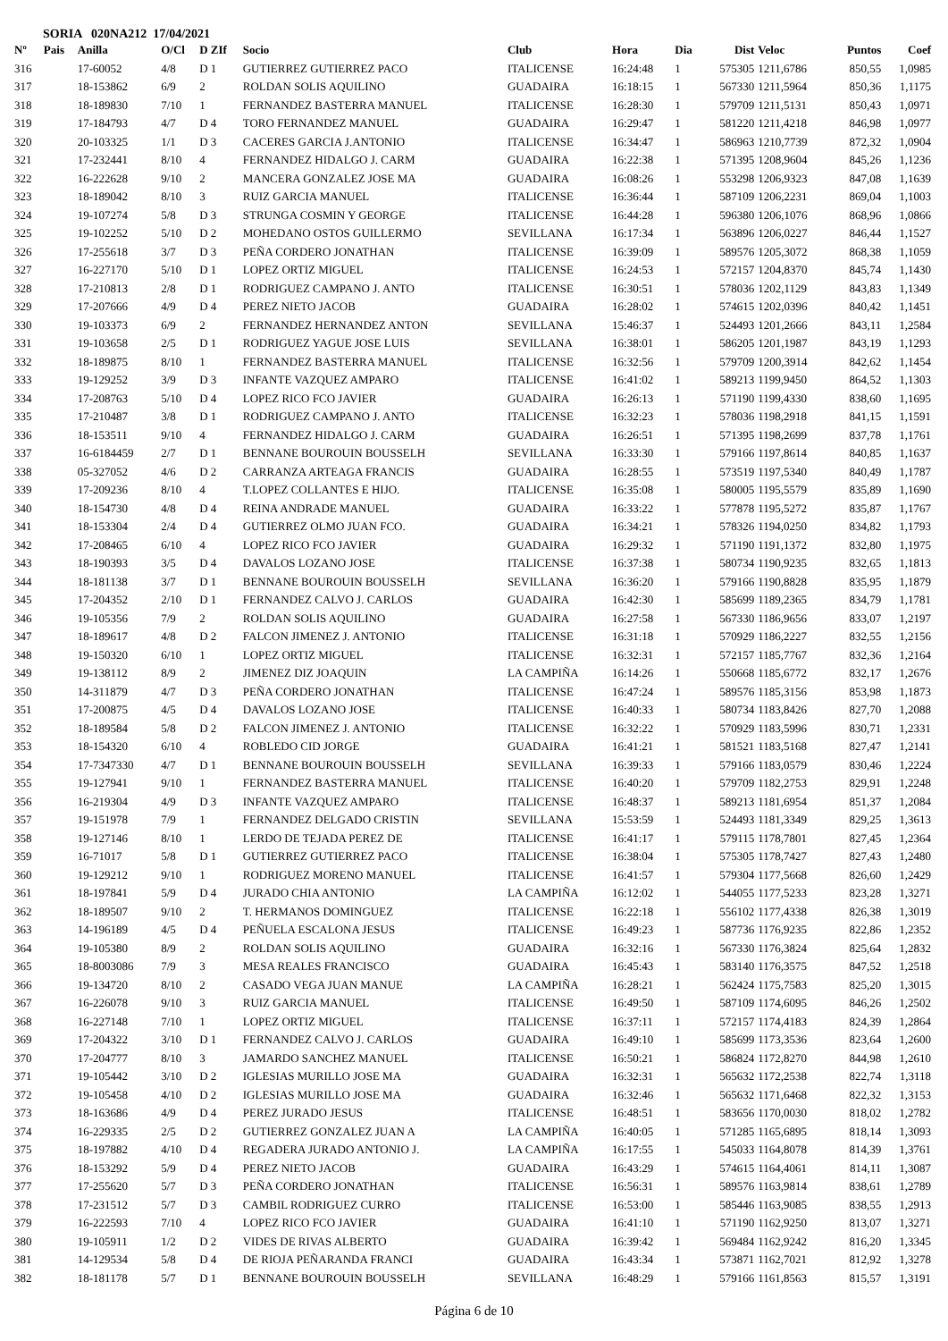SORIA 020NA212 17/04/2021
| Nº | Pais | Anilla | O/Cl | D ZIf | Socio | Club | Hora | Dia | Dist | Veloc | Puntos | Coef |
| --- | --- | --- | --- | --- | --- | --- | --- | --- | --- | --- | --- | --- |
| 316 | | 17-60052 | 4/8 | D 1 | GUTIERREZ GUTIERREZ PACO | ITALICENSE | 16:24:48 | 1 | 575305 | 1211,6786 | 850,55 | 1,0985 |
| 317 | | 18-153862 | 6/9 | 2 | ROLDAN SOLIS AQUILINO | GUADAIRA | 16:18:15 | 1 | 567330 | 1211,5964 | 850,36 | 1,1175 |
| 318 | | 18-189830 | 7/10 | 1 | FERNANDEZ BASTERRA MANUEL | ITALICENSE | 16:28:30 | 1 | 579709 | 1211,5131 | 850,43 | 1,0971 |
| 319 | | 17-184793 | 4/7 | D 4 | TORO FERNANDEZ MANUEL | GUADAIRA | 16:29:47 | 1 | 581220 | 1211,4218 | 846,98 | 1,0977 |
| 320 | | 20-103325 | 1/1 | D 3 | CACERES GARCIA J.ANTONIO | ITALICENSE | 16:34:47 | 1 | 586963 | 1210,7739 | 872,32 | 1,0904 |
| 321 | | 17-232441 | 8/10 | 4 | FERNANDEZ HIDALGO J. CARM | GUADAIRA | 16:22:38 | 1 | 571395 | 1208,9604 | 845,26 | 1,1236 |
| 322 | | 16-222628 | 9/10 | 2 | MANCERA GONZALEZ JOSE MA | GUADAIRA | 16:08:26 | 1 | 553298 | 1206,9323 | 847,08 | 1,1639 |
| 323 | | 18-189042 | 8/10 | 3 | RUIZ GARCIA MANUEL | ITALICENSE | 16:36:44 | 1 | 587109 | 1206,2231 | 869,04 | 1,1003 |
| 324 | | 19-107274 | 5/8 | D 3 | STRUNGA COSMIN Y GEORGE | ITALICENSE | 16:44:28 | 1 | 596380 | 1206,1076 | 868,96 | 1,0866 |
| 325 | | 19-102252 | 5/10 | D 2 | MOHEDANO OSTOS GUILLERMO | SEVILLANA | 16:17:34 | 1 | 563896 | 1206,0227 | 846,44 | 1,1527 |
| 326 | | 17-255618 | 3/7 | D 3 | PEÑA CORDERO JONATHAN | ITALICENSE | 16:39:09 | 1 | 589576 | 1205,3072 | 868,38 | 1,1059 |
| 327 | | 16-227170 | 5/10 | D 1 | LOPEZ ORTIZ MIGUEL | ITALICENSE | 16:24:53 | 1 | 572157 | 1204,8370 | 845,74 | 1,1430 |
| 328 | | 17-210813 | 2/8 | D 1 | RODRIGUEZ CAMPANO J. ANTO | ITALICENSE | 16:30:51 | 1 | 578036 | 1202,1129 | 843,83 | 1,1349 |
| 329 | | 17-207666 | 4/9 | D 4 | PEREZ NIETO JACOB | GUADAIRA | 16:28:02 | 1 | 574615 | 1202,0396 | 840,42 | 1,1451 |
| 330 | | 19-103373 | 6/9 | 2 | FERNANDEZ HERNANDEZ ANTON | SEVILLANA | 15:46:37 | 1 | 524493 | 1201,2666 | 843,11 | 1,2584 |
| 331 | | 19-103658 | 2/5 | D 1 | RODRIGUEZ YAGUE JOSE LUIS | SEVILLANA | 16:38:01 | 1 | 586205 | 1201,1987 | 843,19 | 1,1293 |
| 332 | | 18-189875 | 8/10 | 1 | FERNANDEZ BASTERRA MANUEL | ITALICENSE | 16:32:56 | 1 | 579709 | 1200,3914 | 842,62 | 1,1454 |
| 333 | | 19-129252 | 3/9 | D 3 | INFANTE VAZQUEZ AMPARO | ITALICENSE | 16:41:02 | 1 | 589213 | 1199,9450 | 864,52 | 1,1303 |
| 334 | | 17-208763 | 5/10 | D 4 | LOPEZ RICO FCO JAVIER | GUADAIRA | 16:26:13 | 1 | 571190 | 1199,4330 | 838,60 | 1,1695 |
| 335 | | 17-210487 | 3/8 | D 1 | RODRIGUEZ CAMPANO J. ANTO | ITALICENSE | 16:32:23 | 1 | 578036 | 1198,2918 | 841,15 | 1,1591 |
| 336 | | 18-153511 | 9/10 | 4 | FERNANDEZ HIDALGO J. CARM | GUADAIRA | 16:26:51 | 1 | 571395 | 1198,2699 | 837,78 | 1,1761 |
| 337 | | 16-6184459 | 2/7 | D 1 | BENNANE BOUROUIN BOUSSELH | SEVILLANA | 16:33:30 | 1 | 579166 | 1197,8614 | 840,85 | 1,1637 |
| 338 | | 05-327052 | 4/6 | D 2 | CARRANZA ARTEAGA FRANCIS | GUADAIRA | 16:28:55 | 1 | 573519 | 1197,5340 | 840,49 | 1,1787 |
| 339 | | 17-209236 | 8/10 | 4 | T.LOPEZ COLLANTES E HIJO. | ITALICENSE | 16:35:08 | 1 | 580005 | 1195,5579 | 835,89 | 1,1690 |
| 340 | | 18-154730 | 4/8 | D 4 | REINA ANDRADE MANUEL | GUADAIRA | 16:33:22 | 1 | 577878 | 1195,5272 | 835,87 | 1,1767 |
| 341 | | 18-153304 | 2/4 | D 4 | GUTIERREZ OLMO JUAN FCO. | GUADAIRA | 16:34:21 | 1 | 578326 | 1194,0250 | 834,82 | 1,1793 |
| 342 | | 17-208465 | 6/10 | 4 | LOPEZ RICO FCO JAVIER | GUADAIRA | 16:29:32 | 1 | 571190 | 1191,1372 | 832,80 | 1,1975 |
| 343 | | 18-190393 | 3/5 | D 4 | DAVALOS LOZANO JOSE | ITALICENSE | 16:37:38 | 1 | 580734 | 1190,9235 | 832,65 | 1,1813 |
| 344 | | 18-181138 | 3/7 | D 1 | BENNANE BOUROUIN BOUSSELH | SEVILLANA | 16:36:20 | 1 | 579166 | 1190,8828 | 835,95 | 1,1879 |
| 345 | | 17-204352 | 2/10 | D 1 | FERNANDEZ CALVO J. CARLOS | GUADAIRA | 16:42:30 | 1 | 585699 | 1189,2365 | 834,79 | 1,1781 |
| 346 | | 19-105356 | 7/9 | 2 | ROLDAN SOLIS AQUILINO | GUADAIRA | 16:27:58 | 1 | 567330 | 1186,9656 | 833,07 | 1,2197 |
| 347 | | 18-189617 | 4/8 | D 2 | FALCON JIMENEZ J. ANTONIO | ITALICENSE | 16:31:18 | 1 | 570929 | 1186,2227 | 832,55 | 1,2156 |
| 348 | | 19-150320 | 6/10 | 1 | LOPEZ ORTIZ MIGUEL | ITALICENSE | 16:32:31 | 1 | 572157 | 1185,7767 | 832,36 | 1,2164 |
| 349 | | 19-138112 | 8/9 | 2 | JIMENEZ DIZ JOAQUIN | LA CAMPIÑA | 16:14:26 | 1 | 550668 | 1185,6772 | 832,17 | 1,2676 |
| 350 | | 14-311879 | 4/7 | D 3 | PEÑA CORDERO JONATHAN | ITALICENSE | 16:47:24 | 1 | 589576 | 1185,3156 | 853,98 | 1,1873 |
| 351 | | 17-200875 | 4/5 | D 4 | DAVALOS LOZANO JOSE | ITALICENSE | 16:40:33 | 1 | 580734 | 1183,8426 | 827,70 | 1,2088 |
| 352 | | 18-189584 | 5/8 | D 2 | FALCON JIMENEZ J. ANTONIO | ITALICENSE | 16:32:22 | 1 | 570929 | 1183,5996 | 830,71 | 1,2331 |
| 353 | | 18-154320 | 6/10 | 4 | ROBLEDO CID JORGE | GUADAIRA | 16:41:21 | 1 | 581521 | 1183,5168 | 827,47 | 1,2141 |
| 354 | | 17-7347330 | 4/7 | D 1 | BENNANE BOUROUIN BOUSSELH | SEVILLANA | 16:39:33 | 1 | 579166 | 1183,0579 | 830,46 | 1,2224 |
| 355 | | 19-127941 | 9/10 | 1 | FERNANDEZ BASTERRA MANUEL | ITALICENSE | 16:40:20 | 1 | 579709 | 1182,2753 | 829,91 | 1,2248 |
| 356 | | 16-219304 | 4/9 | D 3 | INFANTE VAZQUEZ AMPARO | ITALICENSE | 16:48:37 | 1 | 589213 | 1181,6954 | 851,37 | 1,2084 |
| 357 | | 19-151978 | 7/9 | 1 | FERNANDEZ DELGADO CRISTIN | SEVILLANA | 15:53:59 | 1 | 524493 | 1181,3349 | 829,25 | 1,3613 |
| 358 | | 19-127146 | 8/10 | 1 | LERDO DE TEJADA PEREZ DE | ITALICENSE | 16:41:17 | 1 | 579115 | 1178,7801 | 827,45 | 1,2364 |
| 359 | | 16-71017 | 5/8 | D 1 | GUTIERREZ GUTIERREZ PACO | ITALICENSE | 16:38:04 | 1 | 575305 | 1178,7427 | 827,43 | 1,2480 |
| 360 | | 19-129212 | 9/10 | 1 | RODRIGUEZ MORENO MANUEL | ITALICENSE | 16:41:57 | 1 | 579304 | 1177,5668 | 826,60 | 1,2429 |
| 361 | | 18-197841 | 5/9 | D 4 | JURADO CHIA ANTONIO | LA CAMPIÑA | 16:12:02 | 1 | 544055 | 1177,5233 | 823,28 | 1,3271 |
| 362 | | 18-189507 | 9/10 | 2 | T. HERMANOS DOMINGUEZ | ITALICENSE | 16:22:18 | 1 | 556102 | 1177,4338 | 826,38 | 1,3019 |
| 363 | | 14-196189 | 4/5 | D 4 | PEÑUELA ESCALONA JESUS | ITALICENSE | 16:49:23 | 1 | 587736 | 1176,9235 | 822,86 | 1,2352 |
| 364 | | 19-105380 | 8/9 | 2 | ROLDAN SOLIS AQUILINO | GUADAIRA | 16:32:16 | 1 | 567330 | 1176,3824 | 825,64 | 1,2832 |
| 365 | | 18-8003086 | 7/9 | 3 | MESA REALES FRANCISCO | GUADAIRA | 16:45:43 | 1 | 583140 | 1176,3575 | 847,52 | 1,2518 |
| 366 | | 19-134720 | 8/10 | 2 | CASADO VEGA JUAN MANUE | LA CAMPIÑA | 16:28:21 | 1 | 562424 | 1175,7583 | 825,20 | 1,3015 |
| 367 | | 16-226078 | 9/10 | 3 | RUIZ GARCIA MANUEL | ITALICENSE | 16:49:50 | 1 | 587109 | 1174,6095 | 846,26 | 1,2502 |
| 368 | | 16-227148 | 7/10 | 1 | LOPEZ ORTIZ MIGUEL | ITALICENSE | 16:37:11 | 1 | 572157 | 1174,4183 | 824,39 | 1,2864 |
| 369 | | 17-204322 | 3/10 | D 1 | FERNANDEZ CALVO J. CARLOS | GUADAIRA | 16:49:10 | 1 | 585699 | 1173,3536 | 823,64 | 1,2600 |
| 370 | | 17-204777 | 8/10 | 3 | JAMARDO SANCHEZ MANUEL | ITALICENSE | 16:50:21 | 1 | 586824 | 1172,8270 | 844,98 | 1,2610 |
| 371 | | 19-105442 | 3/10 | D 2 | IGLESIAS MURILLO JOSE MA | GUADAIRA | 16:32:31 | 1 | 565632 | 1172,2538 | 822,74 | 1,3118 |
| 372 | | 19-105458 | 4/10 | D 2 | IGLESIAS MURILLO JOSE MA | GUADAIRA | 16:32:46 | 1 | 565632 | 1171,6468 | 822,32 | 1,3153 |
| 373 | | 18-163686 | 4/9 | D 4 | PEREZ JURADO JESUS | ITALICENSE | 16:48:51 | 1 | 583656 | 1170,0030 | 818,02 | 1,2782 |
| 374 | | 16-229335 | 2/5 | D 2 | GUTIERREZ GONZALEZ JUAN A | LA CAMPIÑA | 16:40:05 | 1 | 571285 | 1165,6895 | 818,14 | 1,3093 |
| 375 | | 18-197882 | 4/10 | D 4 | REGADERA JURADO ANTONIO J. | LA CAMPIÑA | 16:17:55 | 1 | 545033 | 1164,8078 | 814,39 | 1,3761 |
| 376 | | 18-153292 | 5/9 | D 4 | PEREZ NIETO JACOB | GUADAIRA | 16:43:29 | 1 | 574615 | 1164,4061 | 814,11 | 1,3087 |
| 377 | | 17-255620 | 5/7 | D 3 | PEÑA CORDERO JONATHAN | ITALICENSE | 16:56:31 | 1 | 589576 | 1163,9814 | 838,61 | 1,2789 |
| 378 | | 17-231512 | 5/7 | D 3 | CAMBIL RODRIGUEZ CURRO | ITALICENSE | 16:53:00 | 1 | 585446 | 1163,9085 | 838,55 | 1,2913 |
| 379 | | 16-222593 | 7/10 | 4 | LOPEZ RICO FCO JAVIER | GUADAIRA | 16:41:10 | 1 | 571190 | 1162,9250 | 813,07 | 1,3271 |
| 380 | | 19-105911 | 1/2 | D 2 | VIDES DE RIVAS ALBERTO | GUADAIRA | 16:39:42 | 1 | 569484 | 1162,9242 | 816,20 | 1,3345 |
| 381 | | 14-129534 | 5/8 | D 4 | DE RIOJA PEÑARANDA FRANCI | GUADAIRA | 16:43:34 | 1 | 573871 | 1162,7021 | 812,92 | 1,3278 |
| 382 | | 18-181178 | 5/7 | D 1 | BENNANE BOUROUIN BOUSSELH | SEVILLANA | 16:48:29 | 1 | 579166 | 1161,8563 | 815,57 | 1,3191 |
Página 6 de 10